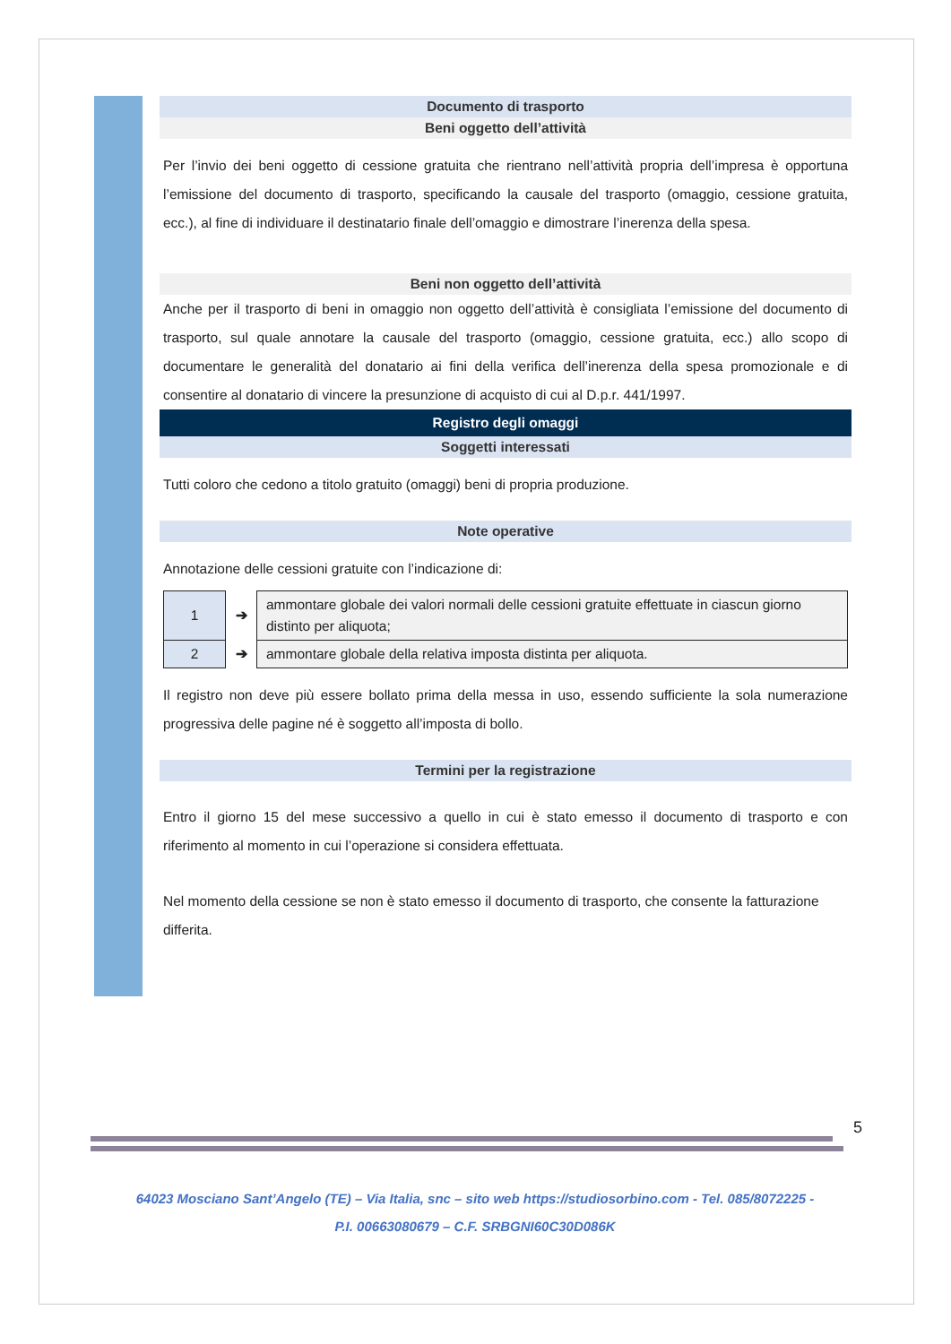Documento di trasporto
Beni oggetto dell’attività
Per l’invio dei beni oggetto di cessione gratuita che rientrano nell’attività propria dell’impresa è opportuna l’emissione del documento di trasporto, specificando la causale del trasporto (omaggio, cessione gratuita, ecc.), al fine di individuare il destinatario finale dell’omaggio e dimostrare l’inerenza della spesa.
Beni non oggetto dell’attività
Anche per il trasporto di beni in omaggio non oggetto dell’attività è consigliata l’emissione del documento di trasporto, sul quale annotare la causale del trasporto (omaggio, cessione gratuita, ecc.) allo scopo di documentare le generalità del donatario ai fini della verifica dell’inerenza della spesa promozionale e di consentire al donatario di vincere la presunzione di acquisto di cui al D.p.r. 441/1997.
Registro degli omaggi
Soggetti interessati
Tutti coloro che cedono a titolo gratuito (omaggi) beni di propria produzione.
Note operative
Annotazione delle cessioni gratuite con l’indicazione di:
| 1 | ➔ | ammontare globale dei valori normali delle cessioni gratuite effettuate in ciascun giorno distinto per aliquota; |
| 2 | ➔ | ammontare globale della relativa imposta distinta per aliquota. |
Il registro non deve più essere bollato prima della messa in uso, essendo sufficiente la sola numerazione progressiva delle pagine né è soggetto all’imposta di bollo.
Termini per la registrazione
Entro il giorno 15 del mese successivo a quello in cui è stato emesso il documento di trasporto e con riferimento al momento in cui l’operazione si considera effettuata.
Nel momento della cessione se non è stato emesso il documento di trasporto, che consente la fatturazione differita.
5
64023 Mosciano Sant’Angelo (TE) – Via Italia, snc – sito web https://studiosorbino.com - Tel. 085/8072225 -
P.I. 00663080679 – C.F. SRBGNI60C30D086K